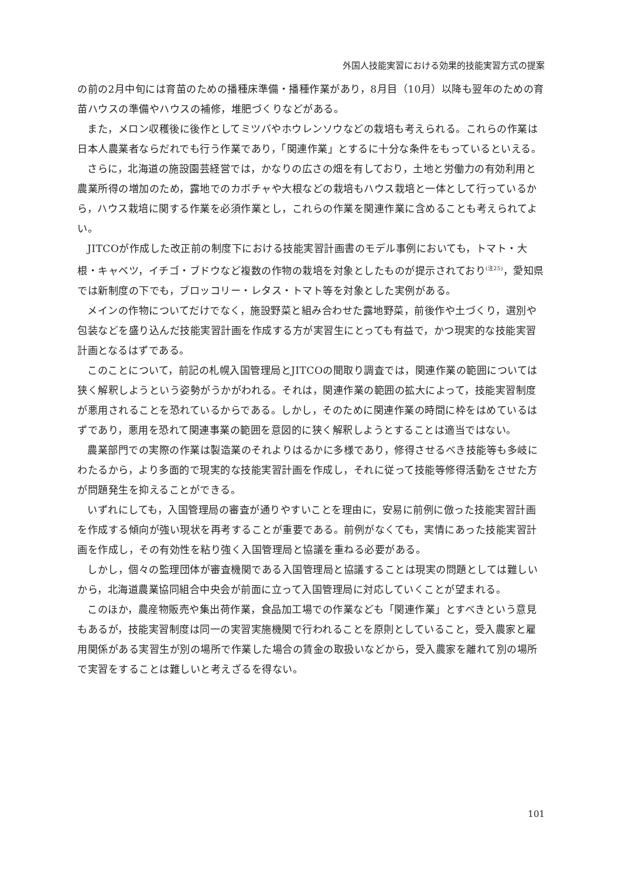外国人技能実習における効果的技能実習方式の提案
の前の2月中旬には育苗のための播種床準備・播種作業があり，8月目（10月）以降も翌年のための育苗ハウスの準備やハウスの補修，堆肥づくりなどがある。
また，メロン収穫後に後作としてミツバやホウレンソウなどの栽培も考えられる。これらの作業は日本人農業者ならだれでも行う作業であり，「関連作業」とするに十分な条件をもっているといえる。
さらに，北海道の施設園芸経営では，かなりの広さの畑を有しており，土地と労働力の有効利用と農業所得の増加のため，露地でのカボチャや大根などの栽培もハウス栽培と一体として行っているから，ハウス栽培に関する作業を必須作業とし，これらの作業を関連作業に含めることも考えられてよい。
JITCOが作成した改正前の制度下における技能実習計画書のモデル事例においても，トマト・大根・キャベツ，イチゴ・ブドウなど複数の作物の栽培を対象としたものが提示されており<sup>(注25)</sup>，愛知県では新制度の下でも，ブロッコリー・レタス・トマト等を対象とした実例がある。
メインの作物についてだけでなく，施設野菜と組み合わせた露地野菜，前後作や土づくり，選別や包装などを盛り込んだ技能実習計画を作成する方が実習生にとっても有益で，かつ現実的な技能実習計画となるはずである。
このことについて，前記の札幌入国管理局とJITCOの聞取り調査では，関連作業の範囲については狭く解釈しようという姿勢がうかがわれる。それは，関連作業の範囲の拡大によって，技能実習制度が悪用されることを恐れているからである。しかし，そのために関連作業の時間に枠をはめているはずであり，悪用を恐れて関連事業の範囲を意図的に狭く解釈しようとすることは適当ではない。
農業部門での実際の作業は製造業のそれよりはるかに多様であり，修得させるべき技能等も多岐にわたるから，より多面的で現実的な技能実習計画を作成し，それに従って技能等修得活動をさせた方が問題発生を抑えることができる。
いずれにしても，入国管理局の審査が通りやすいことを理由に，安易に前例に倣った技能実習計画を作成する傾向が強い現状を再考することが重要である。前例がなくても，実情にあった技能実習計画を作成し，その有効性を粘り強く入国管理局と協議を重ねる必要がある。
しかし，個々の監理団体が審査機関である入国管理局と協議することは現実の問題としては難しいから，北海道農業協同組合中央会が前面に立って入国管理局に対応していくことが望まれる。
このほか，農産物販売や集出荷作業，食品加工場での作業なども「関連作業」とすべきという意見もあるが，技能実習制度は同一の実習実施機関で行われることを原則としていること，受入農家と雇用関係がある実習生が別の場所で作業した場合の賃金の取扱いなどから，受入農家を離れて別の場所で実習をすることは難しいと考えざるを得ない。
101